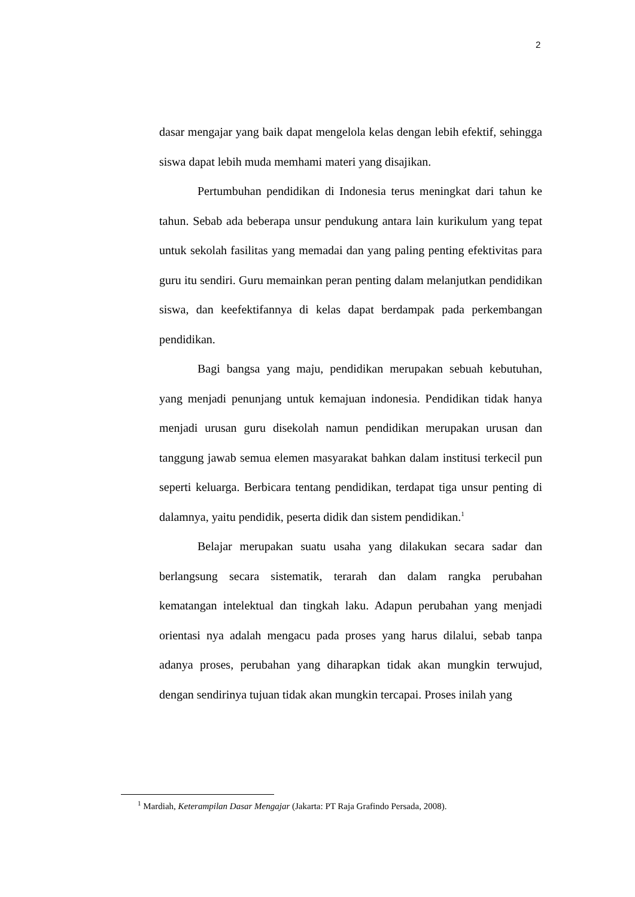2
dasar mengajar yang baik dapat mengelola kelas dengan lebih efektif, sehingga siswa dapat lebih muda memhami materi yang disajikan.
Pertumbuhan pendidikan di Indonesia terus meningkat dari tahun ke tahun. Sebab ada beberapa unsur pendukung antara lain kurikulum yang tepat untuk sekolah fasilitas yang memadai dan yang paling penting efektivitas para guru itu sendiri. Guru memainkan peran penting dalam melanjutkan pendidikan siswa, dan keefektifannya di kelas dapat berdampak pada perkembangan pendidikan.
Bagi bangsa yang maju, pendidikan merupakan sebuah kebutuhan, yang menjadi penunjang untuk kemajuan indonesia. Pendidikan tidak hanya menjadi urusan guru disekolah namun pendidikan merupakan urusan dan tanggung jawab semua elemen masyarakat bahkan dalam institusi terkecil pun seperti keluarga. Berbicara tentang pendidikan, terdapat tiga unsur penting di dalamnya, yaitu pendidik, peserta didik dan sistem pendidikan.<sup>1</sup>
Belajar merupakan suatu usaha yang dilakukan secara sadar dan berlangsung secara sistematik, terarah dan dalam rangka perubahan kematangan intelektual dan tingkah laku. Adapun perubahan yang menjadi orientasi nya adalah mengacu pada proses yang harus dilalui, sebab tanpa adanya proses, perubahan yang diharapkan tidak akan mungkin terwujud, dengan sendirinya tujuan tidak akan mungkin tercapai. Proses inilah yang
<sup>1</sup> Mardiah, Keterampilan Dasar Mengajar (Jakarta: PT Raja Grafindo Persada, 2008).